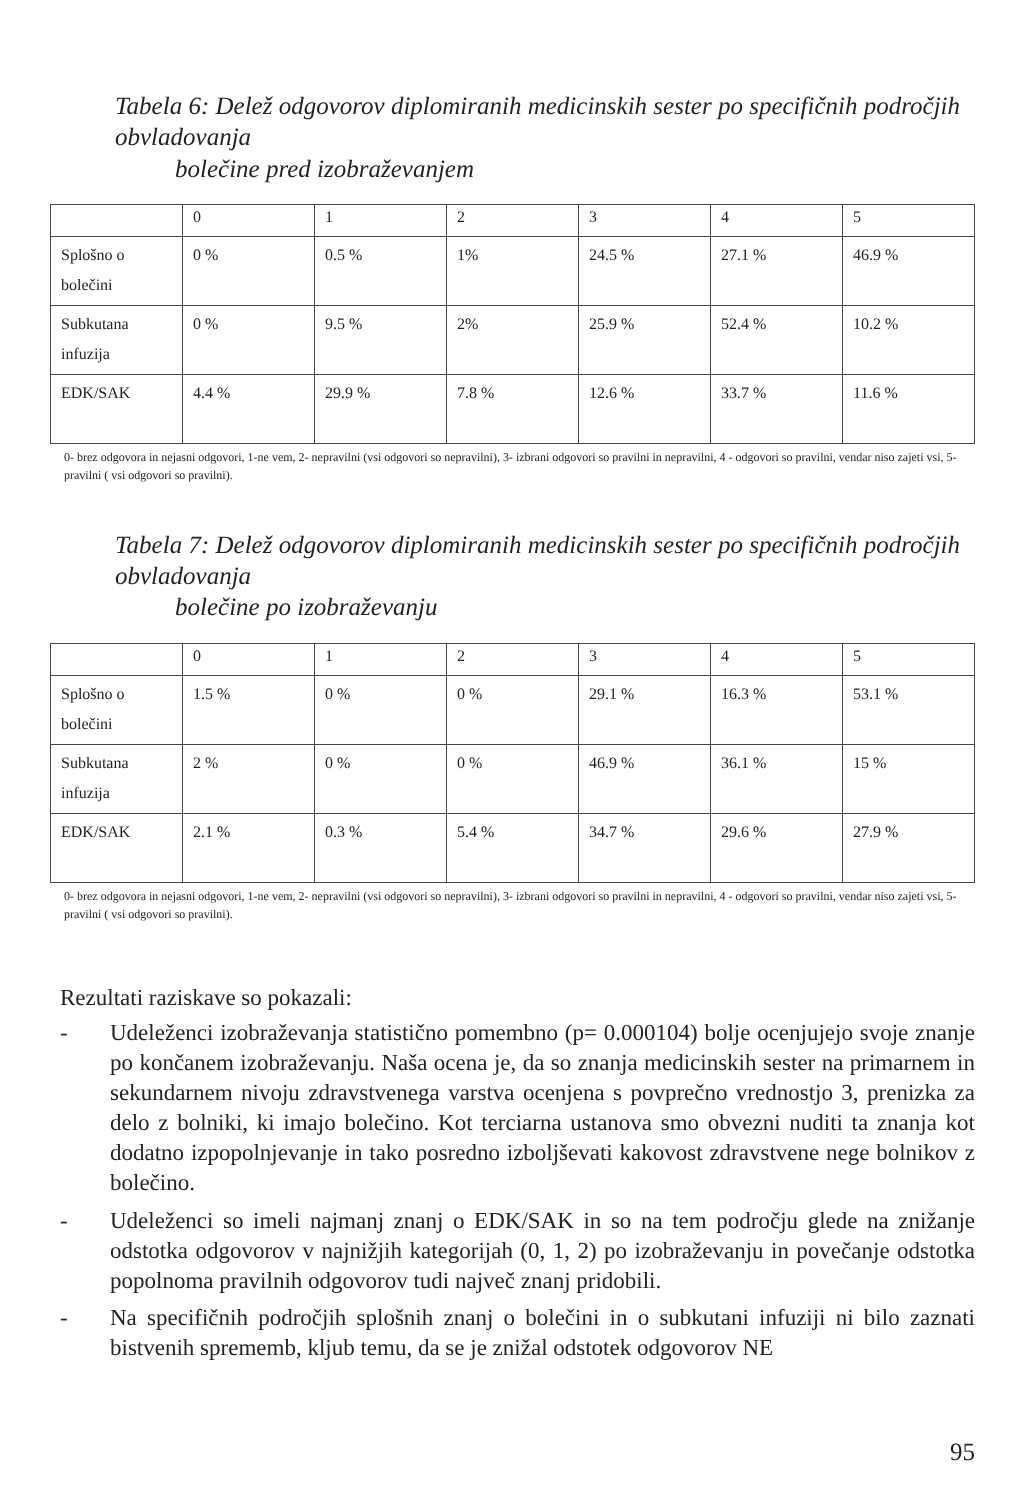Tabela 6: Delež odgovorov diplomiranih medicinskih sester po specifičnih področjih obvladovanja
bolečine pred izobraževanjem
| | 0 | 1 | 2 | 3 | 4 | 5 |
| Splošno o bolečini | 0 % | 0.5 % | 1% | 24.5 % | 27.1 % | 46.9 % |
| Subkutana infuzija | 0 % | 9.5 % | 2% | 25.9 % | 52.4 % | 10.2 % |
| EDK/SAK | 4.4 % | 29.9 % | 7.8 % | 12.6 % | 33.7 % | 11.6 % |
0- brez odgovora in nejasni odgovori, 1-ne vem, 2- nepravilni (vsi odgovori so nepravilni), 3- izbrani odgovori so pravilni in nepravilni, 4 - odgovori so pravilni, vendar niso zajeti vsi, 5- pravilni ( vsi odgovori so pravilni).
Tabela 7: Delež odgovorov diplomiranih medicinskih sester po specifičnih področjih obvladovanja
bolečine po izobraževanju
| | 0 | 1 | 2 | 3 | 4 | 5 |
| Splošno o bolečini | 1.5 % | 0 % | 0 % | 29.1 % | 16.3 % | 53.1 % |
| Subkutana infuzija | 2 % | 0 % | 0 % | 46.9 % | 36.1 % | 15 % |
| EDK/SAK | 2.1 % | 0.3 % | 5.4 % | 34.7 % | 29.6 % | 27.9 % |
0- brez odgovora in nejasni odgovori, 1-ne vem, 2- nepravilni (vsi odgovori so nepravilni), 3- izbrani odgovori so pravilni in nepravilni, 4 - odgovori so pravilni, vendar niso zajeti vsi, 5- pravilni ( vsi odgovori so pravilni).
Rezultati raziskave so pokazali:
- Udeleženci izobraževanja statistično pomembno (p= 0.000104) bolje ocenjujejo svoje znanje po končanem izobraževanju. Naša ocena je, da so znanja medicinskih sester na primarnem in sekundarnem nivoju zdravstvenega varstva ocenjena s povprečno vrednostjo 3, prenizka za delo z bolniki, ki imajo bolečino. Kot terciarna ustanova smo obvezni nuditi ta znanja kot dodatno izpopolnjevanje in tako posredno izboljševati kakovost zdravstvene nege bolnikov z bolečino.
- Udeleženci so imeli najmanj znanj o EDK/SAK in so na tem področju glede na znižanje odstotka odgovorov v najnižjih kategorijah (0, 1, 2) po izobraževanju in povečanje odstotka popolnoma pravilnih odgovorov tudi največ znanj pridobili.
- Na specifičnih področjih splošnih znanj o bolečini in o subkutani infuziji ni bilo zaznati bistvenih sprememb, kljub temu, da se je znižal odstotek odgovorov NE
95